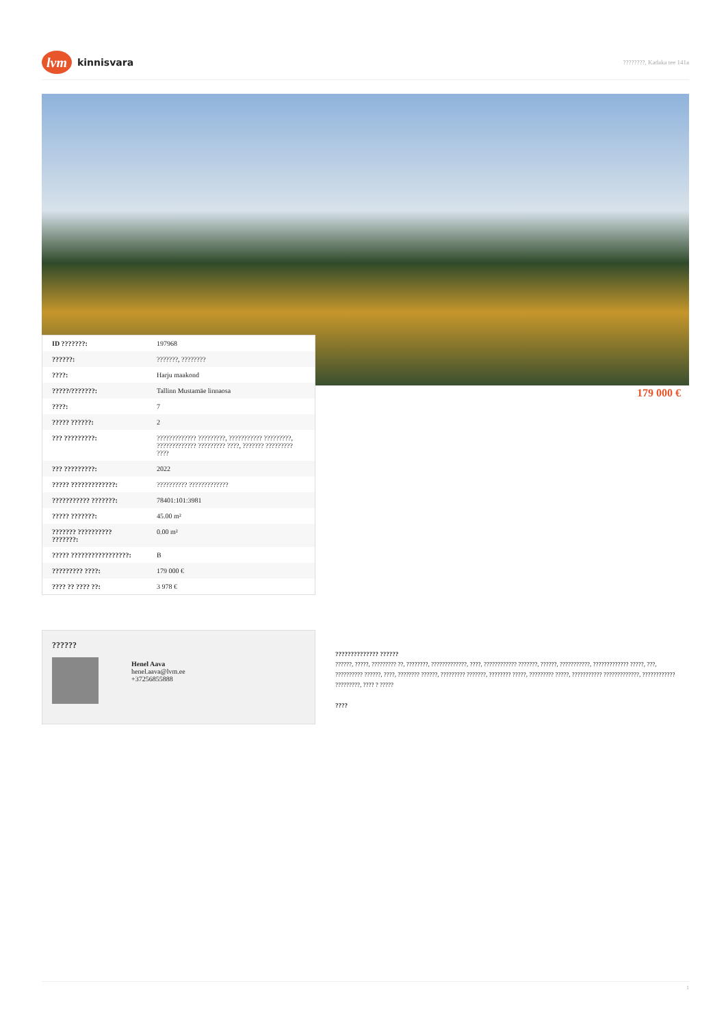lvm
kinnisvara
????????, Kadaka tee 141a
| ID ???????: | 197968 |
| ??????: | ???????, ???????? |
| ????: | Harju maakond |
| ?????/???????: | Tallinn Mustamäe linnaosa |
| ????: | 7 |
| ????? ??????: | 2 |
| ??? ?????????: | ????????????? ?????????, ??????????? ?????????, ????????????? ????????? ????, ??????? ????????? ???? |
| ??? ?????????: | 2022 |
| ????? ?????????????: | ?????????? ????????????? |
| ??????????? ???????: | 78401:101:3981 |
| ????? ???????: | 45.00 m² |
| ??????? ?????????? ???????: | 0.00 m² |
| ????? ?????????????????: | B |
| ????????? ????: | 179 000 € |
| ???? ?? ???? ??: | 3 978 € |
179 000 €
??????
Henel Aava
henel.aava@lvm.ee
+37256855888
?????????????? ??????
??????, ?????, ????????? ??, ????????, ?????????????, ????, ???????????? ???????, ??????, ???????????, ????????????? ?????, ???, ?????????? ??????, ????, ???????? ??????, ????????? ???????, ???????? ?????, ????????? ?????, ??????????? ?????????????, ???????????? ?????????, ???? ? ?????
????
1